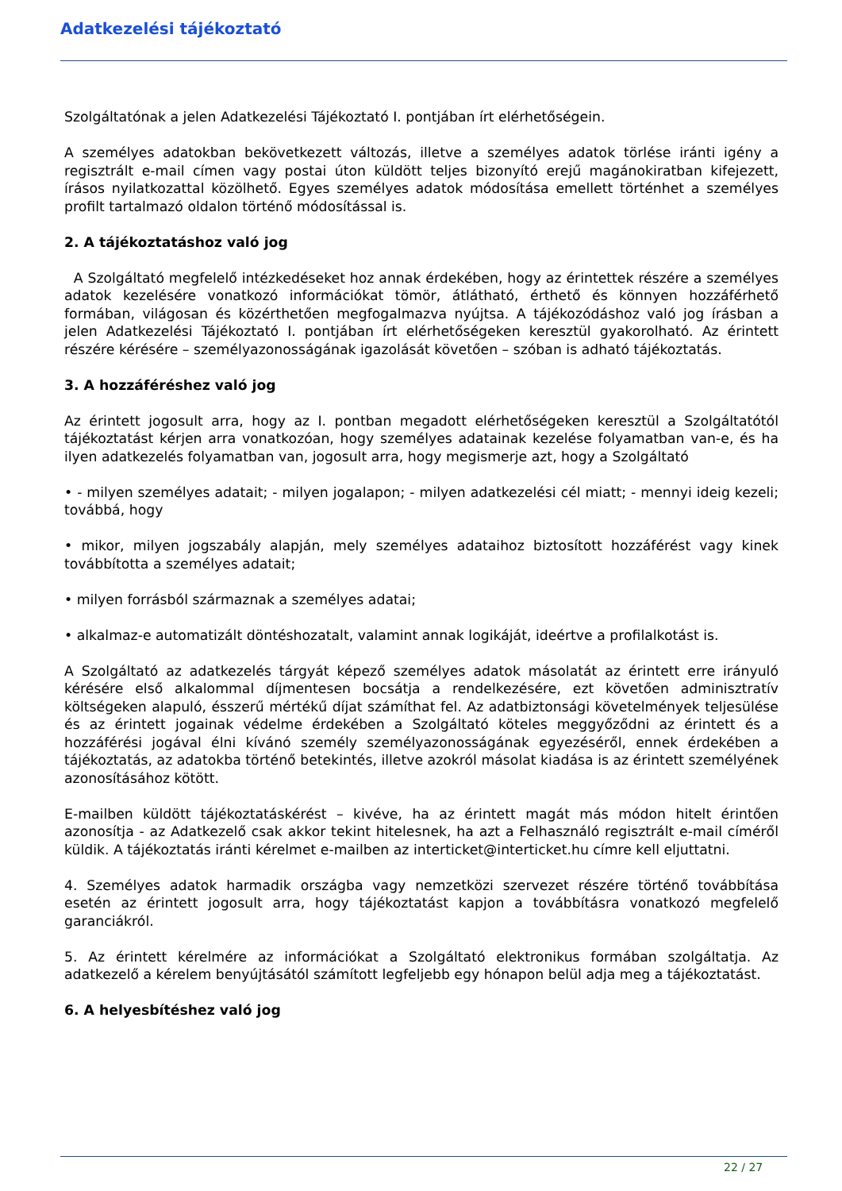Adatkezelési tájékoztató
Szolgáltatónak a jelen Adatkezelési Tájékoztató I. pontjában írt elérhetőségein.
A személyes adatokban bekövetkezett változás, illetve a személyes adatok törlése iránti igény a regisztrált e-mail címen vagy postai úton küldött teljes bizonyító erejű magánokiratban kifejezett, írásos nyilatkozattal közölhető. Egyes személyes adatok módosítása emellett történhet a személyes profilt tartalmazó oldalon történő módosítással is.
2. A tájékoztatáshoz való jog
A Szolgáltató megfelelő intézkedéseket hoz annak érdekében, hogy az érintettek részére a személyes adatok kezelésére vonatkozó információkat tömör, átlátható, érthető és könnyen hozzáférhető formában, világosan és közérthetően megfogalmazva nyújtsa. A tájékozódáshoz való jog írásban a jelen Adatkezelési Tájékoztató I. pontjában írt elérhetőségeken keresztül gyakorolható. Az érintett részére kérésére – személyazonosságának igazolását követően – szóban is adható tájékoztatás.
3. A hozzáféréshez való jog
Az érintett jogosult arra, hogy az I. pontban megadott elérhetőségeken keresztül a Szolgáltatótól tájékoztatást kérjen arra vonatkozóan, hogy személyes adatainak kezelése folyamatban van-e, és ha ilyen adatkezelés folyamatban van, jogosult arra, hogy megismerje azt, hogy a Szolgáltató
• - milyen személyes adatait; - milyen jogalapon; - milyen adatkezelési cél miatt; - mennyi ideig kezeli; továbbá, hogy
• mikor, milyen jogszabály alapján, mely személyes adataihoz biztosított hozzáférést vagy kinek továbbította a személyes adatait;
• milyen forrásból származnak a személyes adatai;
• alkalmaz-e automatizált döntéshozatalt, valamint annak logikáját, ideértve a profilalkotást is.
A Szolgáltató az adatkezelés tárgyát képező személyes adatok másolatát az érintett erre irányuló kérésére első alkalommal díjmentesen bocsátja a rendelkezésére, ezt követően adminisztratív költségeken alapuló, ésszerű mértékű díjat számíthat fel. Az adatbiztonsági követelmények teljesülése és az érintett jogainak védelme érdekében a Szolgáltató köteles meggyőződni az érintett és a hozzáférési jogával élni kívánó személy személyazonosságának egyezéséről, ennek érdekében a tájékoztatás, az adatokba történő betekintés, illetve azokról másolat kiadása is az érintett személyének azonosításához kötött.
E-mailben küldött tájékoztatáskérést – kivéve, ha az érintett magát más módon hitelt érintően azonosítja - az Adatkezelő csak akkor tekint hitelesnek, ha azt a Felhasználó regisztrált e-mail címéről küldik. A tájékoztatás iránti kérelmet e-mailben az interticket@interticket.hu címre kell eljuttatni.
4. Személyes adatok harmadik országba vagy nemzetközi szervezet részére történő továbbítása esetén az érintett jogosult arra, hogy tájékoztatást kapjon a továbbításra vonatkozó megfelelő garanciákról.
5. Az érintett kérelmére az információkat a Szolgáltató elektronikus formában szolgáltatja. Az adatkezelő a kérelem benyújtásától számított legfeljebb egy hónapon belül adja meg a tájékoztatást.
6. A helyesbítéshez való jog
22 / 27